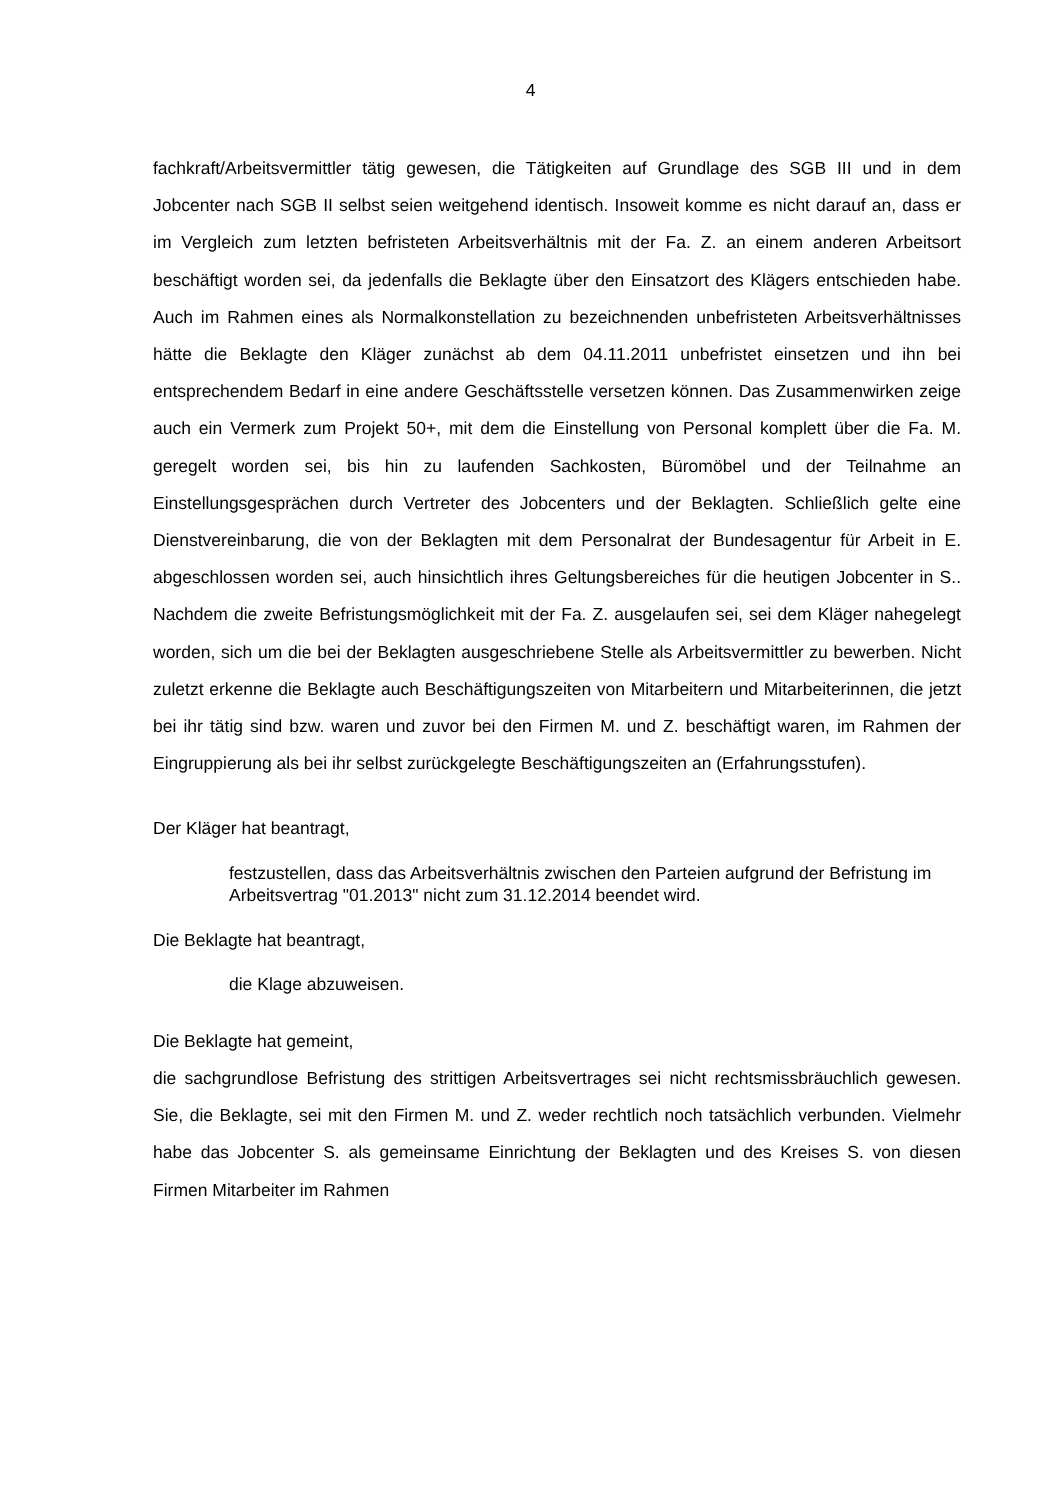4
fachkraft/Arbeitsvermittler tätig gewesen, die Tätigkeiten auf Grundlage des SGB III und in dem Jobcenter nach SGB II selbst seien weitgehend identisch. Insoweit komme es nicht darauf an, dass er im Vergleich zum letzten befristeten Arbeitsverhältnis mit der Fa. Z. an einem anderen Arbeitsort beschäftigt worden sei, da jedenfalls die Beklagte über den Einsatzort des Klägers entschieden habe. Auch im Rahmen eines als Normalkonstellation zu bezeichnenden unbefristeten Arbeitsverhältnisses hätte die Beklagte den Kläger zunächst ab dem 04.11.2011 unbefristet einsetzen und ihn bei entsprechendem Bedarf in eine andere Geschäftsstelle versetzen können. Das Zusammenwirken zeige auch ein Vermerk zum Projekt 50+, mit dem die Einstellung von Personal komplett über die Fa. M. geregelt worden sei, bis hin zu laufenden Sachkosten, Büromöbel und der Teilnahme an Einstellungsgesprächen durch Vertreter des Jobcenters und der Beklagten. Schließlich gelte eine Dienstvereinbarung, die von der Beklagten mit dem Personalrat der Bundesagentur für Arbeit in E. abgeschlossen worden sei, auch hinsichtlich ihres Geltungsbereiches für die heutigen Jobcenter in S.. Nachdem die zweite Befristungsmöglichkeit mit der Fa. Z. ausgelaufen sei, sei dem Kläger nahegelegt worden, sich um die bei der Beklagten ausgeschriebene Stelle als Arbeitsvermittler zu bewerben. Nicht zuletzt erkenne die Beklagte auch Beschäftigungszeiten von Mitarbeitern und Mitarbeiterinnen, die jetzt bei ihr tätig sind bzw. waren und zuvor bei den Firmen M. und Z. beschäftigt waren, im Rahmen der Eingruppierung als bei ihr selbst zurückgelegte Beschäftigungszeiten an (Erfahrungsstufen).
Der Kläger hat beantragt,
festzustellen, dass das Arbeitsverhältnis zwischen den Parteien aufgrund der Befristung im Arbeitsvertrag "01.2013" nicht zum 31.12.2014 beendet wird.
Die Beklagte hat beantragt,
die Klage abzuweisen.
Die Beklagte hat gemeint,
die sachgrundlose Befristung des strittigen Arbeitsvertrages sei nicht rechtsmissbräuchlich gewesen. Sie, die Beklagte, sei mit den Firmen M. und Z. weder rechtlich noch tatsächlich verbunden. Vielmehr habe das Jobcenter S. als gemeinsame Einrichtung der Beklagten und des Kreises S. von diesen Firmen Mitarbeiter im Rahmen